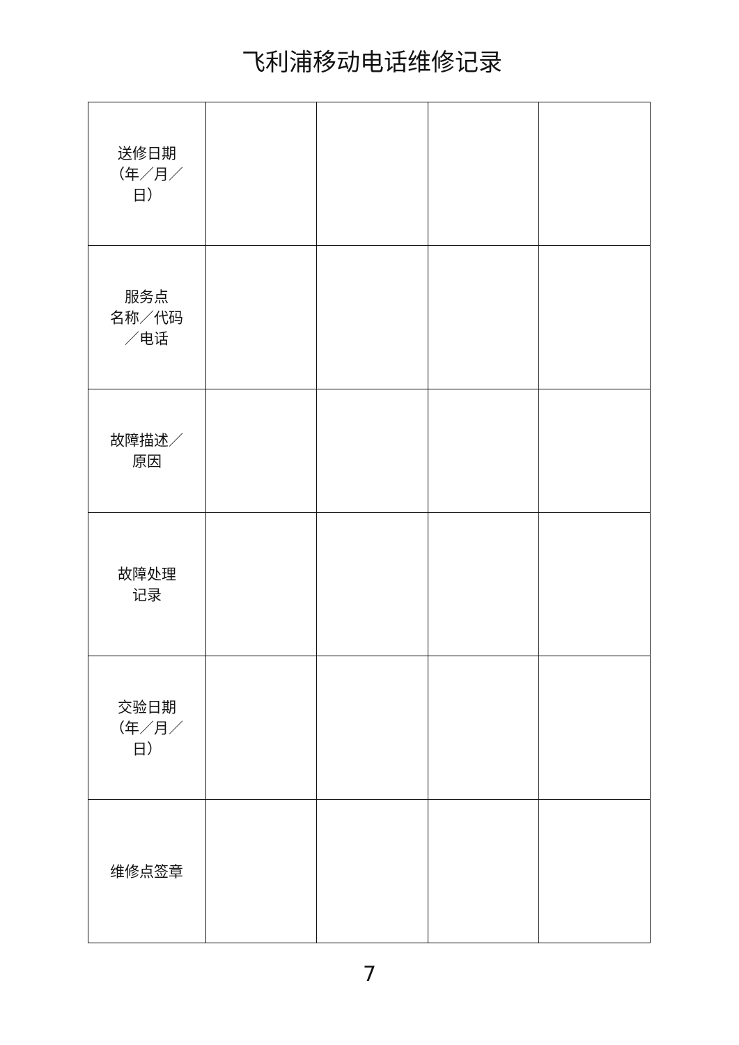飞利浦移动电话维修记录
| 送修日期 （年／月／ 日） | | | | |
| 服务点 名称／代码 ／电话 | | | | |
| 故障描述／ 原因 | | | | |
| 故障处理 记录 | | | | |
| 交验日期 （年／月／ 日） | | | | |
| 维修点签章 | | | | |
7